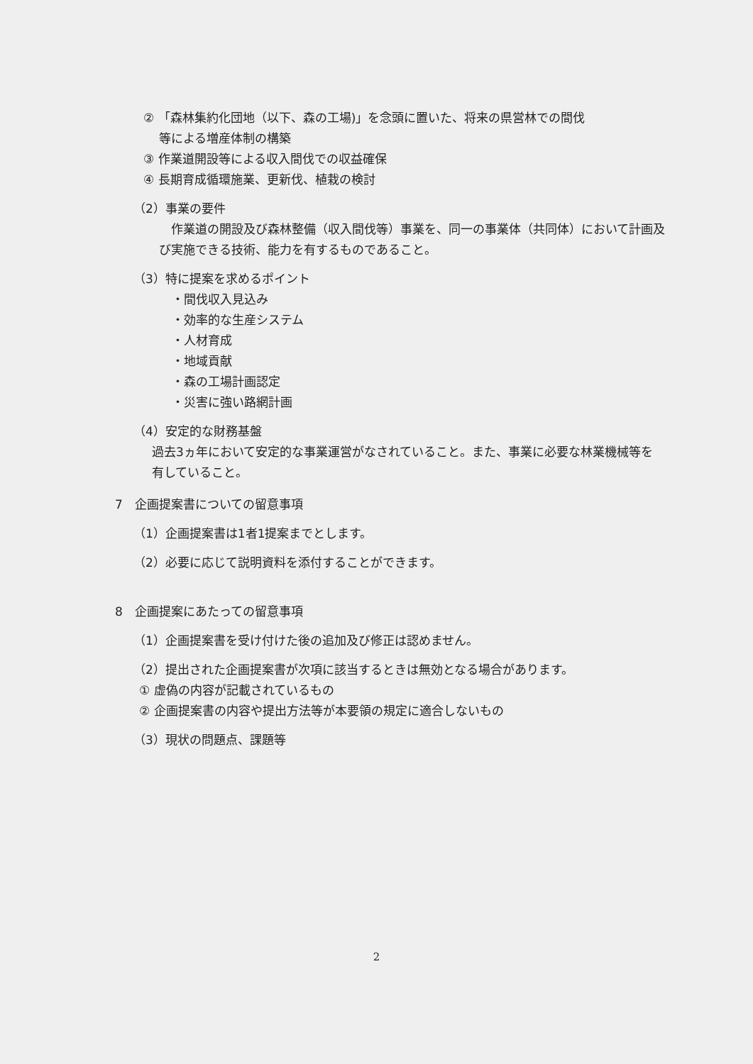② 「森林集約化団地（以下、森の工場)」を念頭に置いた、将来の県営林での間伐
等による増産体制の構築
③ 作業道開設等による収入間伐での収益確保
④ 長期育成循環施業、更新伐、植栽の検討
（2）事業の要件
　作業道の開設及び森林整備（収入間伐等）事業を、同一の事業体（共同体）において計画及び実施できる技術、能力を有するものであること。
（3）特に提案を求めるポイント
・間伐収入見込み
・効率的な生産システム
・人材育成
・地域貢献
・森の工場計画認定
・災害に強い路網計画
（4）安定的な財務基盤
過去3ヵ年において安定的な事業運営がなされていること。また、事業に必要な林業機械等を有していること。
7　企画提案書についての留意事項
（1）企画提案書は1者1提案までとします。
（2）必要に応じて説明資料を添付することができます。
8　企画提案にあたっての留意事項
（1）企画提案書を受け付けた後の追加及び修正は認めません。
（2）提出された企画提案書が次項に該当するときは無効となる場合があります。
① 虚偽の内容が記載されているもの
② 企画提案書の内容や提出方法等が本要領の規定に適合しないもの
（3）現状の問題点、課題等
2